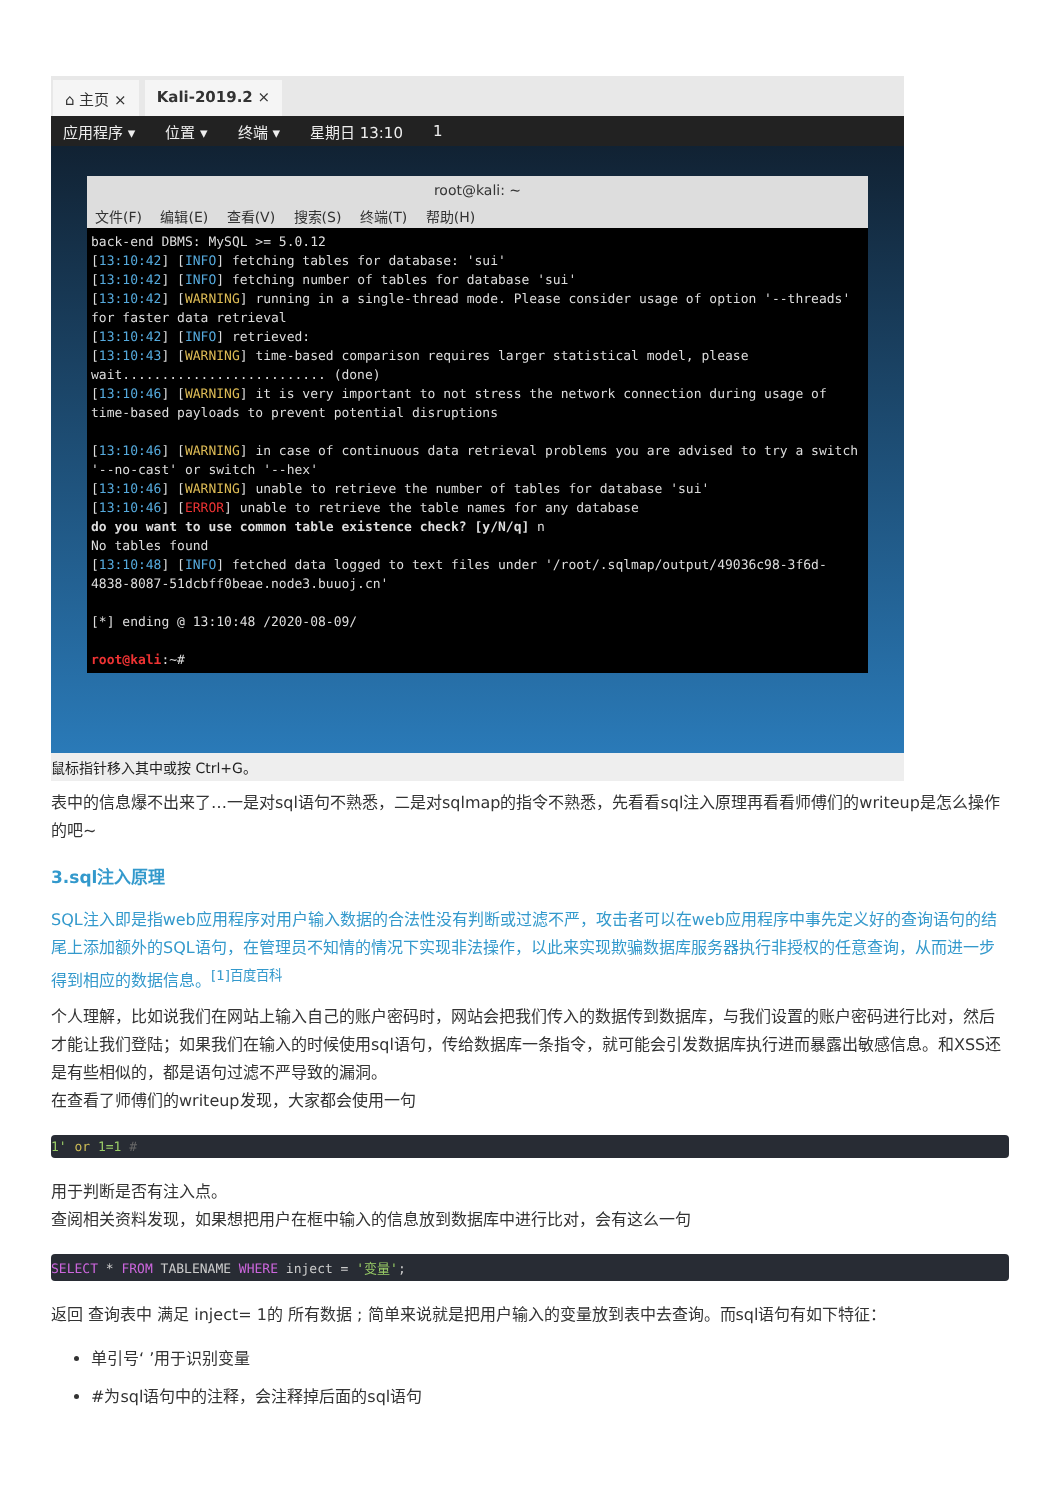⌂ 主页 × Kali-2019.2 ×
应用程序 ▾ 位置 ▾ 终端 ▾ 星期日 13:10 1
root@kali: ~
文件(F) 编辑(E) 查看(V) 搜索(S) 终端(T) 帮助(H)
back-end DBMS: MySQL >= 5.0.12
[13:10:42] [INFO] fetching tables for database: 'sui'
[13:10:42] [INFO] fetching number of tables for database 'sui'
[13:10:42] [WARNING] running in a single-thread mode. Please consider usage of option '--threads' for faster data retrieval
[13:10:42] [INFO] retrieved:
[13:10:43] [WARNING] time-based comparison requires larger statistical model, please wait.......................... (done)
[13:10:46] [WARNING] it is very important to not stress the network connection during usage of time-based payloads to prevent potential disruptions

[13:10:46] [WARNING] in case of continuous data retrieval problems you are advised to try a switch '--no-cast' or switch '--hex'
[13:10:46] [WARNING] unable to retrieve the number of tables for database 'sui'
[13:10:46] [ERROR] unable to retrieve the table names for any database
do you want to use common table existence check? [y/N/q] n
No tables found
[13:10:48] [INFO] fetched data logged to text files under '/root/.sqlmap/output/49036c98-3f6d-4838-8087-51dcbff0beae.node3.buuoj.cn'

[*] ending @ 13:10:48 /2020-08-09/

root@kali:~#
鼠标指针移入其中或按 Ctrl+G。
表中的信息爆不出来了…一是对sql语句不熟悉，二是对sqlmap的指令不熟悉，先看看sql注入原理再看看师傅们的writeup是怎么操作的吧~
3.sql注入原理
SQL注入即是指web应用程序对用户输入数据的合法性没有判断或过滤不严，攻击者可以在web应用程序中事先定义好的查询语句的结尾上添加额外的SQL语句，在管理员不知情的情况下实现非法操作，以此来实现欺骗数据库服务器执行非授权的任意查询，从而进一步得到相应的数据信息。<sup>[1]百度百科</sup>
个人理解，比如说我们在网站上输入自己的账户密码时，网站会把我们传入的数据传到数据库，与我们设置的账户密码进行比对，然后才能让我们登陆；如果我们在输入的时候使用sql语句，传给数据库一条指令，就可能会引发数据库执行进而暴露出敏感信息。和XSS还是有些相似的，都是语句过滤不严导致的漏洞。
在查看了师傅们的writeup发现，大家都会使用一句
1' or 1=1 #
用于判断是否有注入点。
查阅相关资料发现，如果想把用户在框中输入的信息放到数据库中进行比对，会有这么一句
SELECT * FROM TABLENAME WHERE inject = '变量';
返回 查询表中 满足 inject= 1的 所有数据 ; 简单来说就是把用户输入的变量放到表中去查询。而sql语句有如下特征：
单引号‘ ’用于识别变量
#为sql语句中的注释，会注释掉后面的sql语句